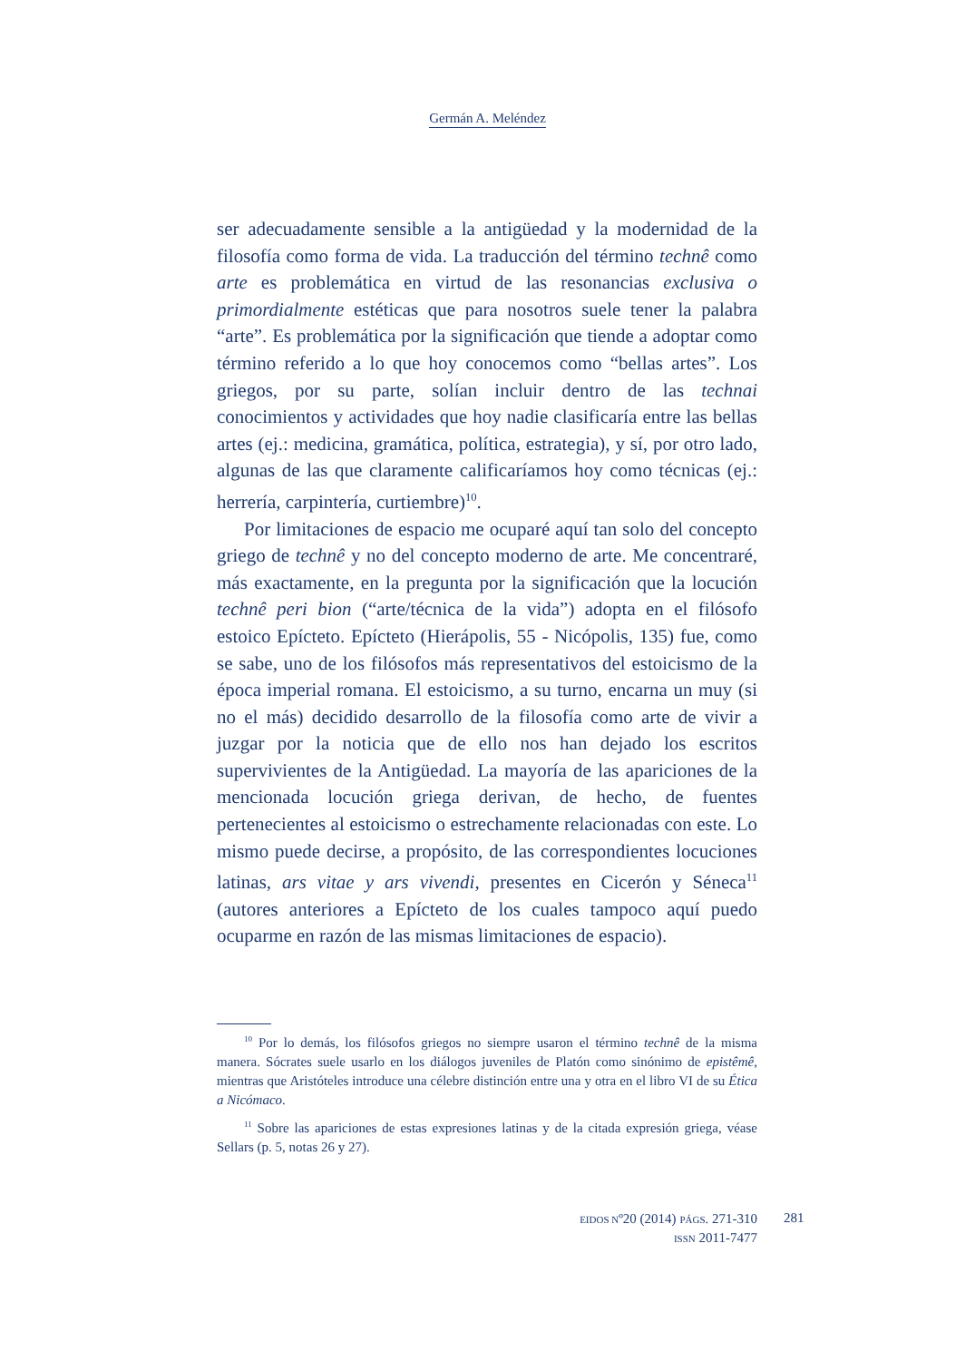Germán A. Meléndez
ser adecuadamente sensible a la antigüedad y la modernidad de la filosofía como forma de vida. La traducción del término technê como arte es problemática en virtud de las resonancias exclusiva o primordialmente estéticas que para nosotros suele tener la palabra “arte”. Es problemática por la significación que tiende a adoptar como término referido a lo que hoy conocemos como “bellas artes”. Los griegos, por su parte, solían incluir dentro de las technai conocimientos y actividades que hoy nadie clasificaría entre las bellas artes (ej.: medicina, gramática, política, estrategia), y sí, por otro lado, algunas de las que claramente calificaríamos hoy como técnicas (ej.: herrería, carpintería, curtiembre)<sup>10</sup>.
Por limitaciones de espacio me ocuparé aquí tan solo del concepto griego de technê y no del concepto moderno de arte. Me concentraré, más exactamente, en la pregunta por la significación que la locución technê peri bion (“arte/técnica de la vida”) adopta en el filósofo estoico Epícteto. Epícteto (Hierápolis, 55 - Nicópolis, 135) fue, como se sabe, uno de los filósofos más representativos del estoicismo de la época imperial romana. El estoicismo, a su turno, encarna un muy (si no el más) decidido desarrollo de la filosofía como arte de vivir a juzgar por la noticia que de ello nos han dejado los escritos supervivientes de la Antigüedad. La mayoría de las apariciones de la mencionada locución griega derivan, de hecho, de fuentes pertenecientes al estoicismo o estrechamente relacionadas con este. Lo mismo puede decirse, a propósito, de las correspondientes locuciones latinas, ars vitae y ars vivendi, presentes en Cicerón y Séneca<sup>11</sup> (autores anteriores a Epícteto de los cuales tampoco aquí puedo ocuparme en razón de las mismas limitaciones de espacio).
<sup>10</sup> Por lo demás, los filósofos griegos no siempre usaron el término technê de la misma manera. Sócrates suele usarlo en los diálogos juveniles de Platón como sinónimo de epistêmê, mientras que Aristóteles introduce una célebre distinción entre una y otra en el libro VI de su Ética a Nicómaco.
<sup>11</sup> Sobre las apariciones de estas expresiones latinas y de la citada expresión griega, véase Sellars (p. 5, notas 26 y 27).
EIDOS Nº20 (2014) PÁGS. 271-310
ISSN 2011-7477
281